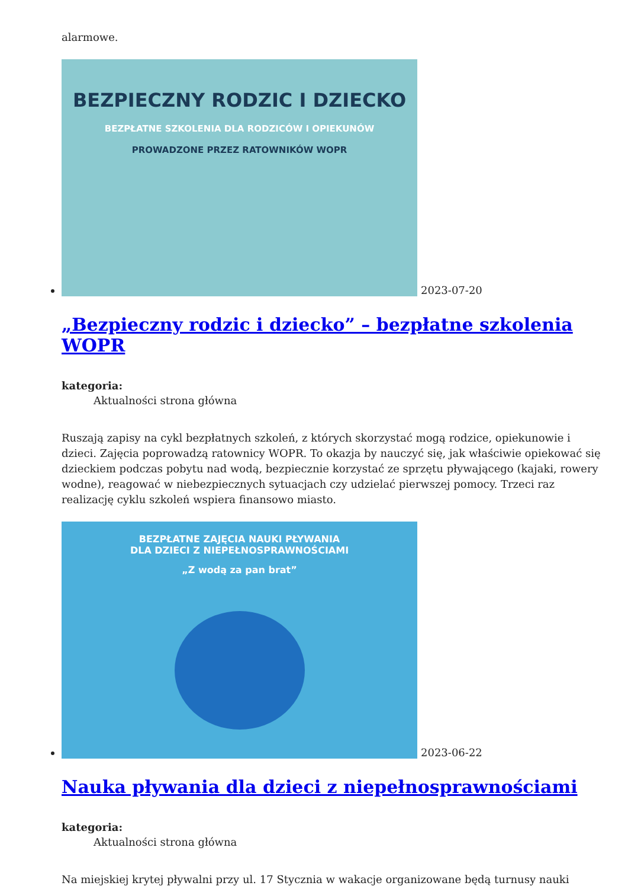alarmowe.
BEZPIECZNY RODZIC I DZIECKO
BEZPŁATNE SZKOLENIA DLA RODZICÓW I OPIEKUNÓW
PROWADZONE PRZEZ RATOWNIKÓW WOPR
2023-07-20
„Bezpieczny rodzic i dziecko” – bezpłatne szkolenia WOPR
kategoria:
Aktualności strona główna
Ruszają zapisy na cykl bezpłatnych szkoleń, z których skorzystać mogą rodzice, opiekunowie i dzieci. Zajęcia poprowadzą ratownicy WOPR. To okazja by nauczyć się, jak właściwie opiekować się dzieckiem podczas pobytu nad wodą, bezpiecznie korzystać ze sprzętu pływającego (kajaki, rowery wodne), reagować w niebezpiecznych sytuacjach czy udzielać pierwszej pomocy. Trzeci raz realizację cyklu szkoleń wspiera finansowo miasto.
BEZPŁATNE ZAJĘCIA NAUKI PŁYWANIA
DLA DZIECI Z NIEPEŁNOSPRAWNOŚCIAMI
„Z wodą za pan brat”
2023-06-22
Nauka pływania dla dzieci z niepełnosprawnościami
kategoria:
Aktualności strona główna
Na miejskiej krytej pływalni przy ul. 17 Stycznia w wakacje organizowane będą turnusy nauki